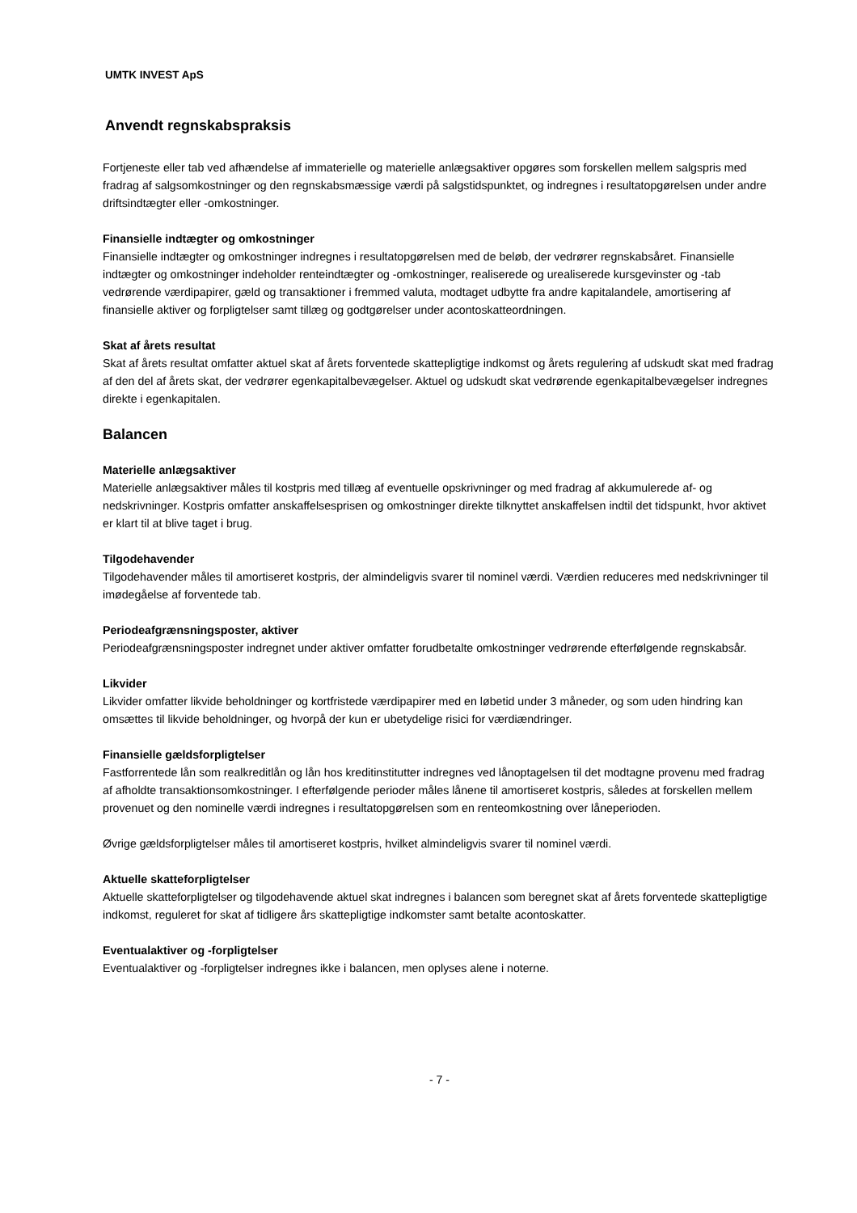UMTK INVEST ApS
Anvendt regnskabspraksis
Fortjeneste eller tab ved afhændelse af immaterielle og materielle anlægsaktiver opgøres som forskellen mellem salgspris med fradrag af salgsomkostninger og den regnskabsmæssige værdi på salgstidspunktet, og indregnes i resultatopgørelsen under andre driftsindtægter eller -omkostninger.
Finansielle indtægter og omkostninger
Finansielle indtægter og omkostninger indregnes i resultatopgørelsen med de beløb, der vedrører regnskabsåret. Finansielle indtægter og omkostninger indeholder renteindtægter og -omkostninger, realiserede og urealiserede kursgevinster og -tab vedrørende værdipapirer, gæld og transaktioner i fremmed valuta, modtaget udbytte fra andre kapitalandele, amortisering af finansielle aktiver og forpligtelser samt tillæg og godtgørelser under acontoskatteordningen.
Skat af årets resultat
Skat af årets resultat omfatter aktuel skat af årets forventede skattepligtige indkomst og årets regulering af udskudt skat med fradrag af den del af årets skat, der vedrører egenkapitalbevægelser. Aktuel og udskudt skat vedrørende egenkapitalbevægelser indregnes direkte i egenkapitalen.
Balancen
Materielle anlægsaktiver
Materielle anlægsaktiver måles til kostpris med tillæg af eventuelle opskrivninger og med fradrag af akkumulerede af- og nedskrivninger. Kostpris omfatter anskaffelsesprisen og omkostninger direkte tilknyttet anskaffelsen indtil det tidspunkt, hvor aktivet er klart til at blive taget i brug.
Tilgodehavender
Tilgodehavender måles til amortiseret kostpris, der almindeligvis svarer til nominel værdi. Værdien reduceres med nedskrivninger til imødegåelse af forventede tab.
Periodeafgrænsningsposter, aktiver
Periodeafgrænsningsposter indregnet under aktiver omfatter forudbetalte omkostninger vedrørende efterfølgende regnskabsår.
Likvider
Likvider omfatter likvide beholdninger og kortfristede værdipapirer med en løbetid under 3 måneder, og som uden hindring kan omsættes til likvide beholdninger, og hvorpå der kun er ubetydelige risici for værdiændringer.
Finansielle gældsforpligtelser
Fastforrentede lån som realkreditlån og lån hos kreditinstitutter indregnes ved lånoptagelsen til det modtagne provenu med fradrag af afholdte transaktionsomkostninger. I efterfølgende perioder måles lånene til amortiseret kostpris, således at forskellen mellem provenuet og den nominelle værdi indregnes i resultatopgørelsen som en renteomkostning over låneperioden.
Øvrige gældsforpligtelser måles til amortiseret kostpris, hvilket almindeligvis svarer til nominel værdi.
Aktuelle skatteforpligtelser
Aktuelle skatteforpligtelser og tilgodehavende aktuel skat indregnes i balancen som beregnet skat af årets forventede skattepligtige indkomst, reguleret for skat af tidligere års skattepligtige indkomster samt betalte acontoskatter.
Eventualaktiver og -forpligtelser
Eventualaktiver og -forpligtelser indregnes ikke i balancen, men oplyses alene i noterne.
- 7 -